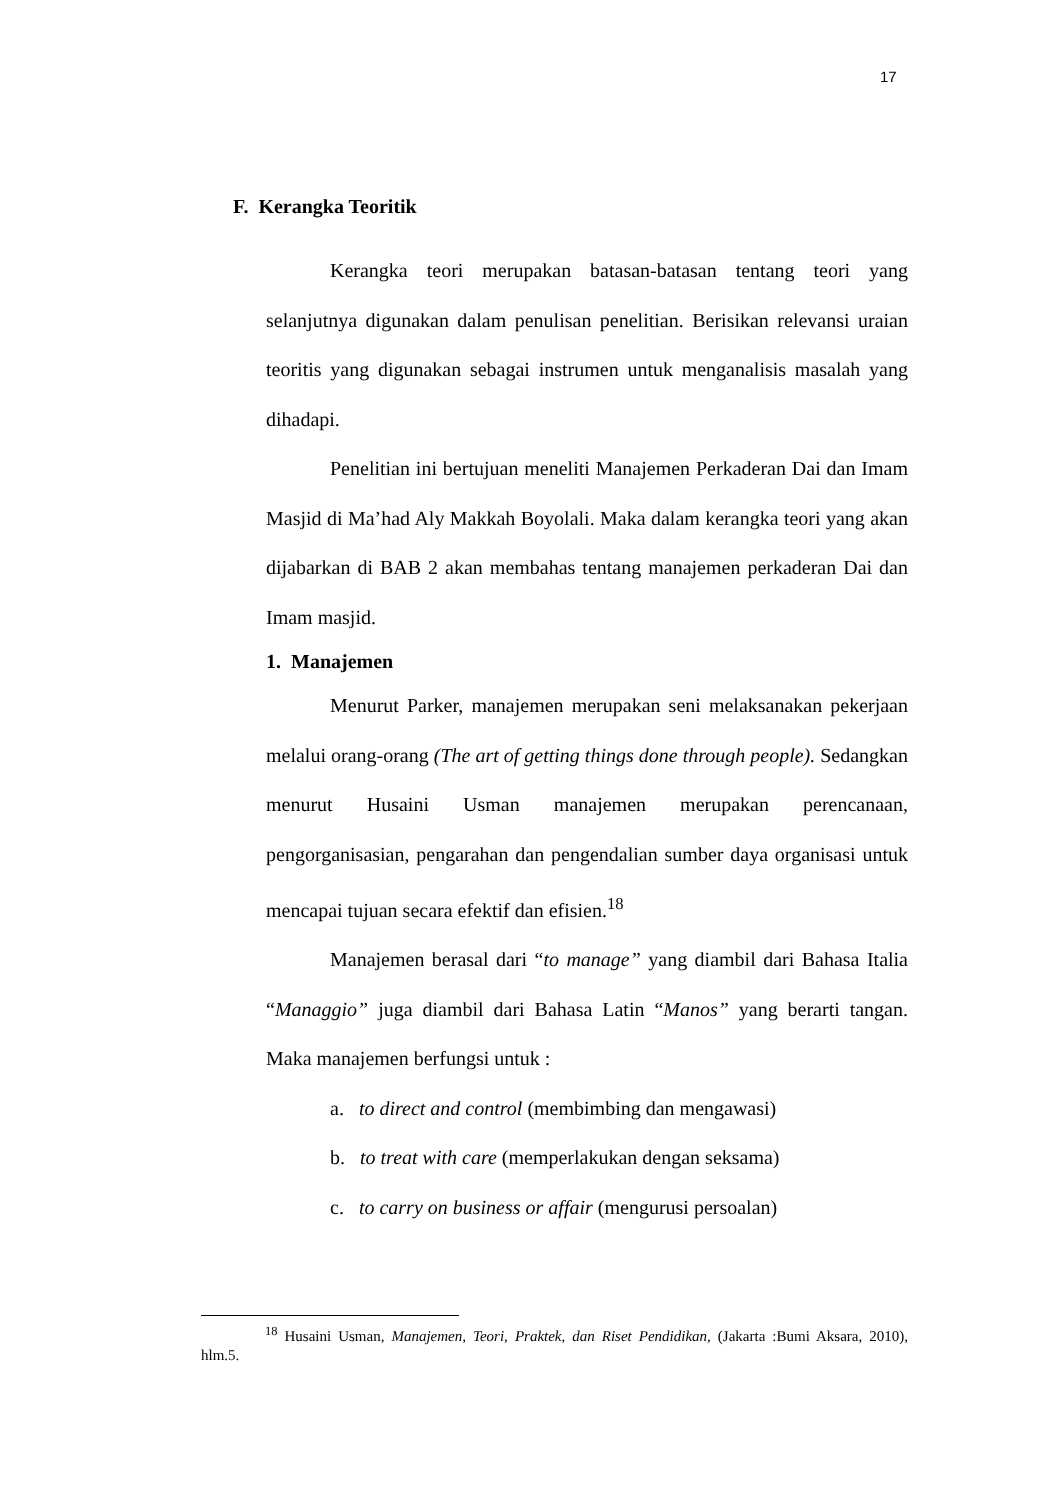17
F. Kerangka Teoritik
Kerangka teori merupakan batasan-batasan tentang teori yang selanjutnya digunakan dalam penulisan penelitian. Berisikan relevansi uraian teoritis yang digunakan sebagai instrumen untuk menganalisis masalah yang dihadapi.
Penelitian ini bertujuan meneliti Manajemen Perkaderan Dai dan Imam Masjid di Ma’had Aly Makkah Boyolali. Maka dalam kerangka teori yang akan dijabarkan di BAB 2 akan membahas tentang manajemen perkaderan Dai dan Imam masjid.
1. Manajemen
Menurut Parker, manajemen merupakan seni melaksanakan pekerjaan melalui orang-orang (The art of getting things done through people). Sedangkan menurut Husaini Usman manajemen merupakan perencanaan, pengorganisasian, pengarahan dan pengendalian sumber daya organisasi untuk mencapai tujuan secara efektif dan efisien.<sup>18</sup>
Manajemen berasal dari “to manage” yang diambil dari Bahasa Italia “Managgio” juga diambil dari Bahasa Latin “Manos” yang berarti tangan. Maka manajemen berfungsi untuk :
a. to direct and control (membimbing dan mengawasi)
b. to treat with care (memperlakukan dengan seksama)
c. to carry on business or affair (mengurusi persoalan)
<sup>18</sup> Husaini Usman, Manajemen, Teori, Praktek, dan Riset Pendidikan, (Jakarta :Bumi Aksara, 2010), hlm.5.